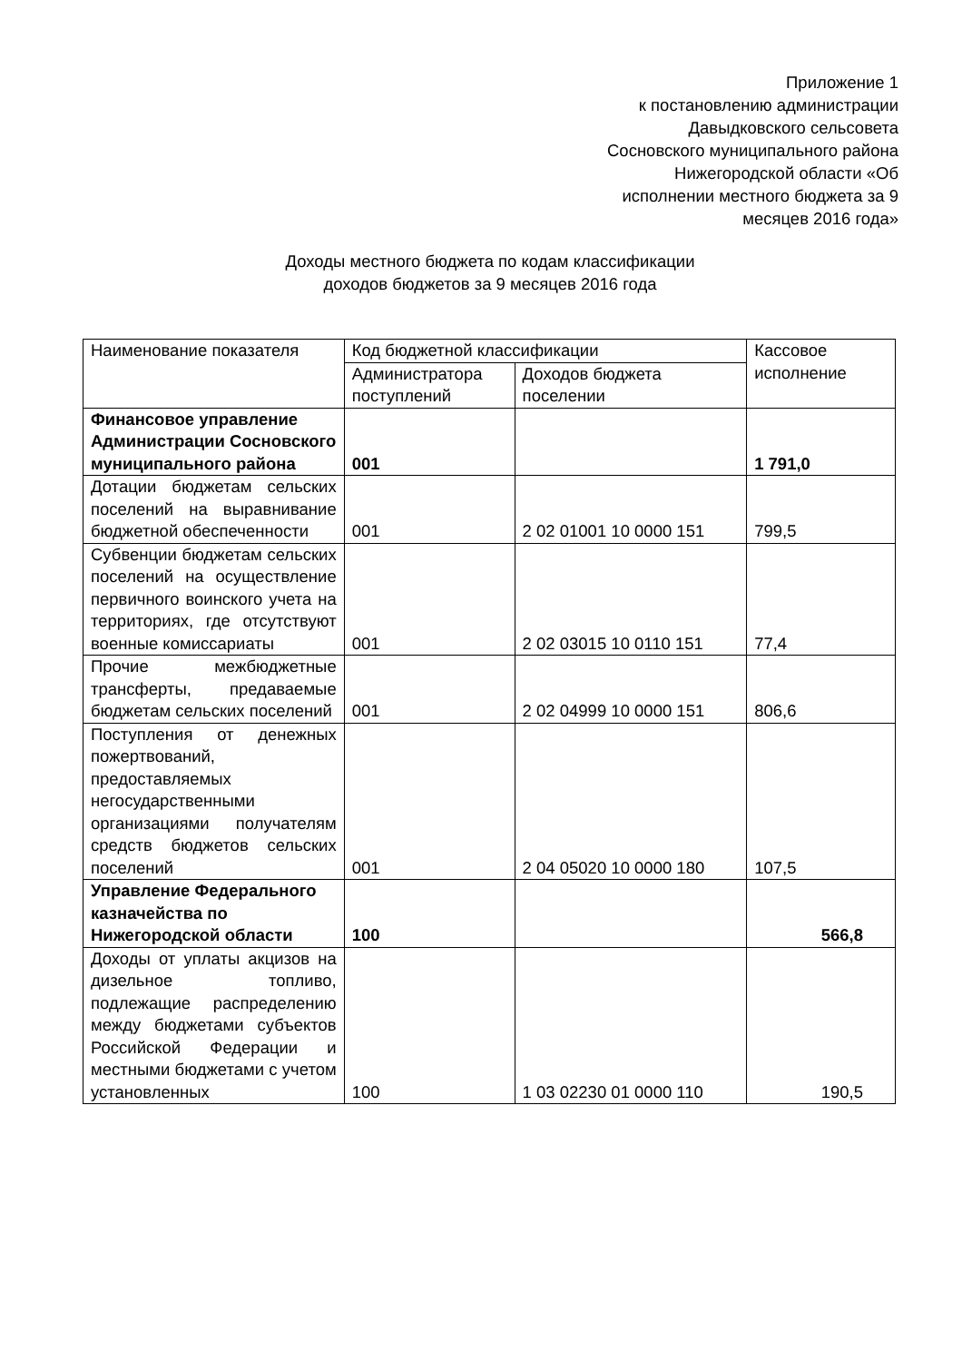Приложение 1
к постановлению администрации
Давыдковского сельсовета
Сосновского муниципального района
Нижегородской области «Об
исполнении местного бюджета за 9
месяцев 2016 года»
Доходы местного бюджета по кодам классификации
доходов бюджетов за 9 месяцев 2016 года
| Наименование показателя | Код бюджетной классификации | | Кассовое исполнение |
| | Администратора поступлений | Доходов бюджета поселении | |
| Финансовое управление Администрации Сосновского муниципального района | 001 | | 1 791,0 |
| Дотации бюджетам сельских поселений на выравнивание бюджетной обеспеченности | 001 | 2 02 01001 10 0000 151 | 799,5 |
| Субвенции бюджетам сельских поселений на осуществление первичного воинского учета на территориях, где отсутствуют военные комиссариаты | 001 | 2 02 03015 10 0110 151 | 77,4 |
| Прочие межбюджетные трансферты, предаваемые бюджетам сельских поселений | 001 | 2 02 04999 10 0000 151 | 806,6 |
| Поступления от денежных пожертвований, предоставляемых негосударственными организациями получателям средств бюджетов сельских поселений | 001 | 2 04 05020 10 0000 180 | 107,5 |
| Управление Федерального казначейства по Нижегородской области | 100 | | 566,8 |
| Доходы от уплаты акцизов на дизельное топливо, подлежащие распределению между бюджетами субъектов Российской Федерации и местными бюджетами с учетом установленных | 100 | 1 03 02230 01 0000 110 | 190,5 |